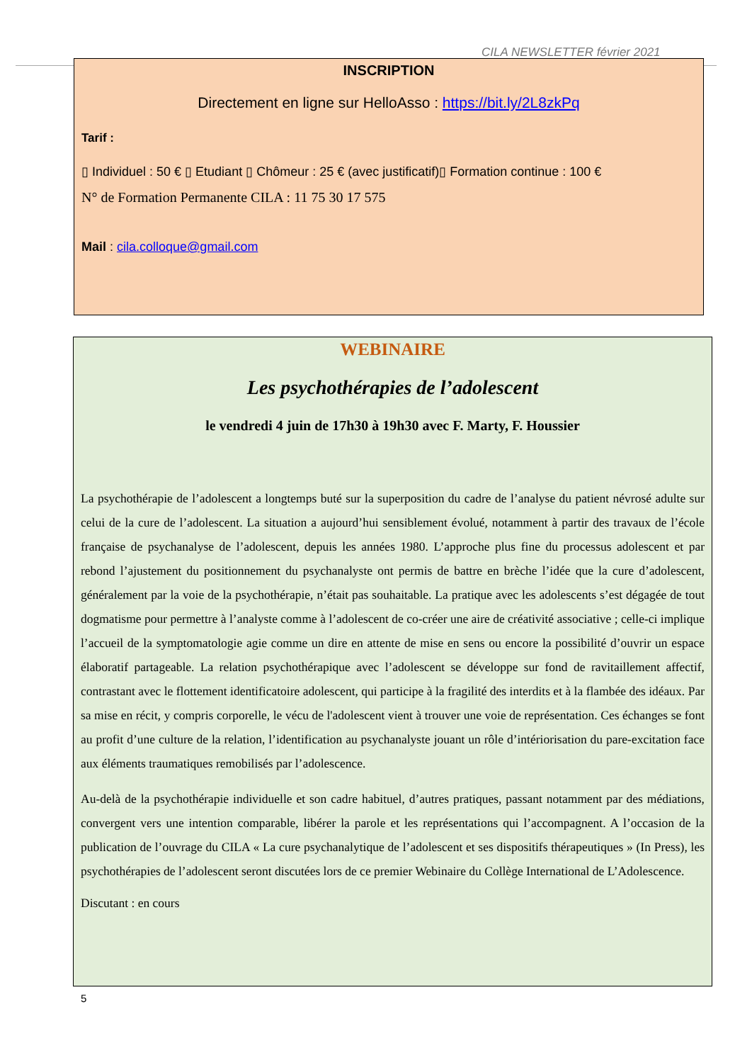CILA NEWSLETTER février 2021
INSCRIPTION
Directement en ligne sur HelloAsso : https://bit.ly/2L8zkPq
Tarif :
▯ Individuel : 50 € ▯ Etudiant ▯ Chômeur : 25 € (avec justificatif)▯ Formation continue : 100 €
N° de Formation Permanente CILA : 11 75 30 17 575
Mail : cila.colloque@gmail.com
WEBINAIRE
Les psychothérapies de l’adolescent
le vendredi 4 juin de 17h30 à 19h30 avec F. Marty, F. Houssier
La psychothérapie de l’adolescent a longtemps buté sur la superposition du cadre de l’analyse du patient névrosé adulte sur celui de la cure de l’adolescent. La situation a aujourd’hui sensiblement évolué, notamment à partir des travaux de l’école française de psychanalyse de l’adolescent, depuis les années 1980. L’approche plus fine du processus adolescent et par rebond l’ajustement du positionnement du psychanalyste ont permis de battre en brèche l’idée que la cure d’adolescent, généralement par la voie de la psychothérapie, n’était pas souhaitable. La pratique avec les adolescents s’est dégagée de tout dogmatisme pour permettre à l’analyste comme à l’adolescent de co-créer une aire de créativité associative ; celle-ci implique l’accueil de la symptomatologie agie comme un dire en attente de mise en sens ou encore la possibilité d’ouvrir un espace élaboratif partageable. La relation psychothérapique avec l’adolescent se développe sur fond de ravitaillement affectif, contrastant avec le flottement identificatoire adolescent, qui participe à la fragilité des interdits et à la flambée des idéaux. Par sa mise en récit, y compris corporelle, le vécu de l'adolescent vient à trouver une voie de représentation. Ces échanges se font au profit d’une culture de la relation, l’identification au psychanalyste jouant un rôle d’intériorisation du pare-excitation face aux éléments traumatiques remobilisés par l’adolescence.
Au-delà de la psychothérapie individuelle et son cadre habituel, d’autres pratiques, passant notamment par des médiations, convergent vers une intention comparable, libérer la parole et les représentations qui l’accompagnent. A l’occasion de la publication de l’ouvrage du CILA « La cure psychanalytique de l’adolescent et ses dispositifs thérapeutiques » (In Press), les psychothérapies de l’adolescent seront discutées lors de ce premier Webinaire du Collège International de L’Adolescence.
Discutant : en cours
5